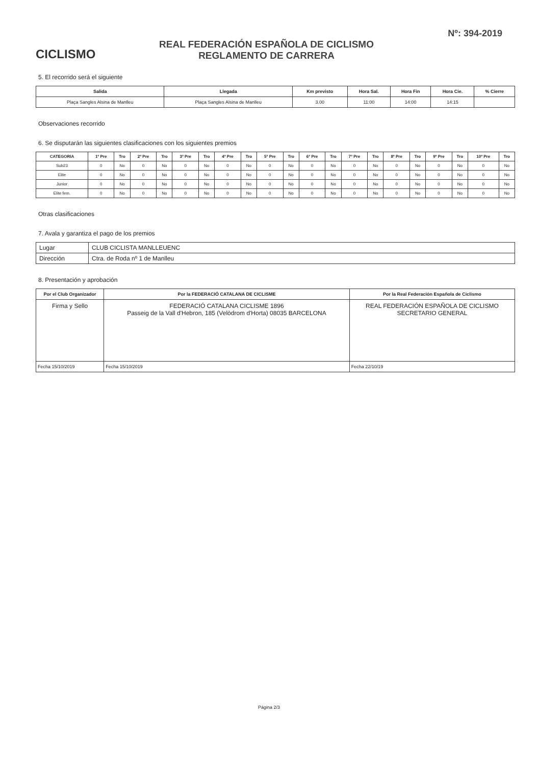CICLISMO
REAL FEDERACIÓN ESPAÑOLA DE CICLISMO
REGLAMENTO DE CARRERA
Nº: 394-2019
5. El recorrido será el siguiente
| Salida | Llegada | Km previsto | Hora Sal. | Hora Fin | Hora Cie. | % Cierre |
| --- | --- | --- | --- | --- | --- | --- |
| Plaça Sangles Alsina de Manlleu | Plaça Sangles Alsina de Manlleu | 3.00 | 11:00 | 14:00 | 14:15 | |
Observaciones recorrido
6. Se disputarán las siguientes clasificaciones con los siguientes premios
| CATEGORIA | 1º Pre | Tro | 2º Pre | Tro | 3º Pre | Tro | 4º Pre | Tro | 5º Pre | Tro | 6º Pre | Tro | 7º Pre | Tro | 8º Pre | Tro | 9º Pre | Tro | 10º Pre | Tro |
| --- | --- | --- | --- | --- | --- | --- | --- | --- | --- | --- | --- | --- | --- | --- | --- | --- | --- | --- | --- | --- |
| Sub23 | 0 | No | 0 | No | 0 | No | 0 | No | 0 | No | 0 | No | 0 | No | 0 | No | 0 | No | 0 | No |
| Elite | 0 | No | 0 | No | 0 | No | 0 | No | 0 | No | 0 | No | 0 | No | 0 | No | 0 | No | 0 | No |
| Junior | 0 | No | 0 | No | 0 | No | 0 | No | 0 | No | 0 | No | 0 | No | 0 | No | 0 | No | 0 | No |
| Elite fem. | 0 | No | 0 | No | 0 | No | 0 | No | 0 | No | 0 | No | 0 | No | 0 | No | 0 | No | 0 | No |
Otras clasificaciones
7. Avala y garantiza el pago de los premios
| Lugar | CLUB CICLISTA MANLLEUENC |
| Dirección | Ctra. de Roda nº 1 de Manlleu |
8. Presentación y aprobación
| Por el Club Organizador | Por la FEDERACIÓ CATALANA DE CICLISME | Por la Real Federación Española de Ciclismo |
| --- | --- | --- |
| Firma y Sello | FEDERACIÓ CATALANA CICLISME 1896 Passeig de la Vall d'Hebron, 185 (Velòdrom d'Horta) 08035 BARCELONA | REAL FEDERACIÓN ESPAÑOLA DE CICLISMO SECRETARIO GENERAL |
| Fecha 15/10/2019 | Fecha 15/10/2019 | Fecha 22/10/19 |
Página 2/3